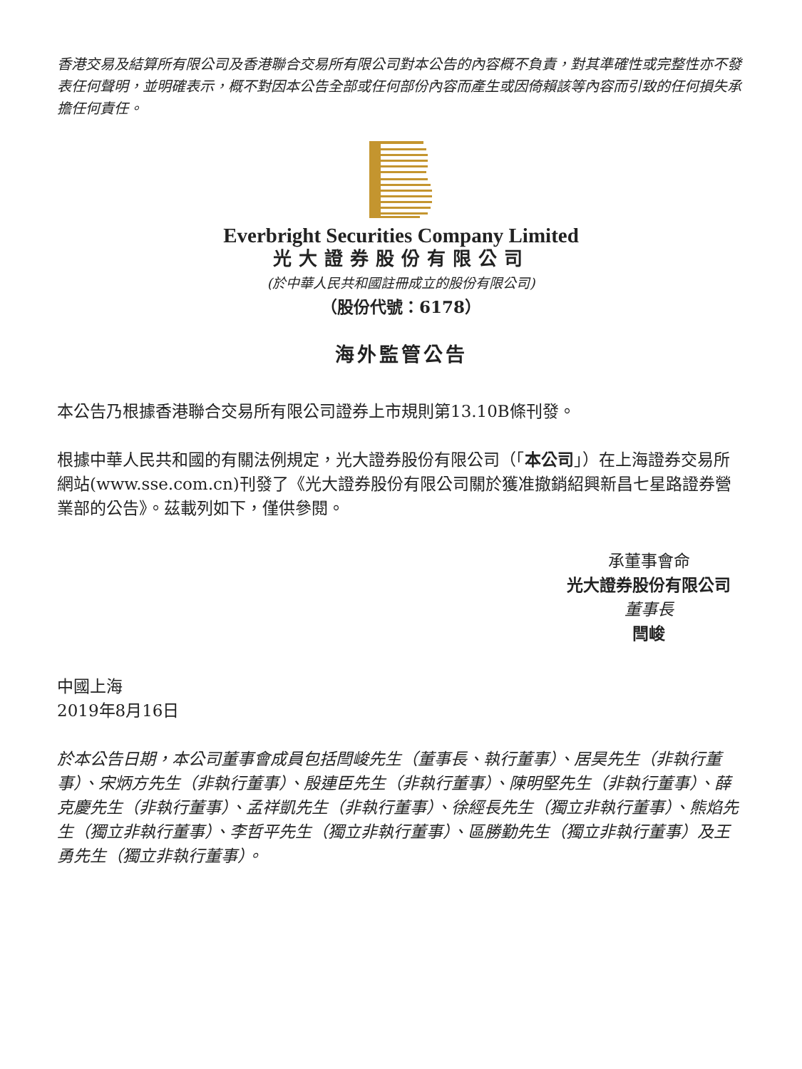香港交易及結算所有限公司及香港聯合交易所有限公司對本公告的內容概不負責，對其準確性或完整性亦不發表任何聲明，並明確表示，概不對因本公告全部或任何部份內容而產生或因倚賴該等內容而引致的任何損失承擔任何責任。
Everbright Securities Company Limited
光大證券股份有限公司
(於中華人民共和國註冊成立的股份有限公司)
（股份代號：6178）
海外監管公告
本公告乃根據香港聯合交易所有限公司證券上市規則第13.10B條刊發。
根據中華人民共和國的有關法例規定，光大證券股份有限公司（「本公司」）在上海證券交易所網站(www.sse.com.cn)刊發了《光大證券股份有限公司關於獲准撤銷紹興新昌七星路證券營業部的公告》。茲載列如下，僅供參閱。
承董事會命
光大證券股份有限公司
董事長
閆峻
中國上海
2019年8月16日
於本公告日期，本公司董事會成員包括閆峻先生（董事長、執行董事）、居昊先生（非執行董事）、宋炳方先生（非執行董事）、殷連臣先生（非執行董事）、陳明堅先生（非執行董事）、薛克慶先生（非執行董事）、孟祥凱先生（非執行董事）、徐經長先生（獨立非執行董事）、熊焰先生（獨立非執行董事）、李哲平先生（獨立非執行董事）、區勝勤先生（獨立非執行董事）及王勇先生（獨立非執行董事）。